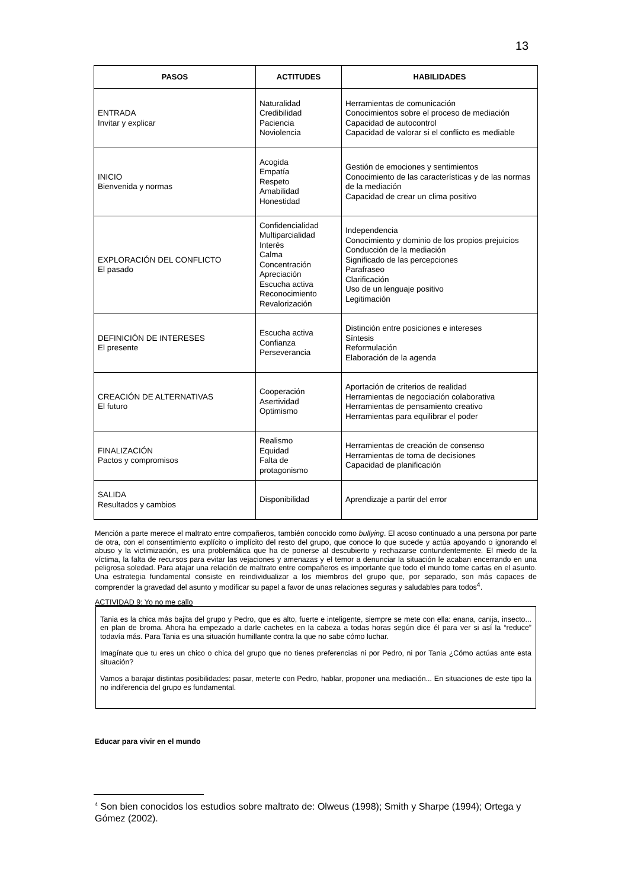13
| PASOS | ACTITUDES | HABILIDADES |
| --- | --- | --- |
| ENTRADA Invitar y explicar | Naturalidad Credibilidad Paciencia Noviolencia | Herramientas de comunicación Conocimientos sobre el proceso de mediación Capacidad de autocontrol Capacidad de valorar si el conflicto es mediable |
| INICIO Bienvenida y normas | Acogida Empatía Respeto Amabilidad Honestidad | Gestión de emociones y sentimientos Conocimiento de las características y de las normas de la mediación Capacidad de crear un clima positivo |
| EXPLORACIÓN DEL CONFLICTO El pasado | Confidencialidad Multiparcialidad Interés Calma Concentración Apreciación Escucha activa Reconocimiento Revalorización | Independencia Conocimiento y dominio de los propios prejuicios Conducción de la mediación Significado de las percepciones Parafraseo Clarificación Uso de un lenguaje positivo Legitimación |
| DEFINICIÓN DE INTERESES El presente | Escucha activa Confianza Perseverancia | Distinción entre posiciones e intereses Síntesis Reformulación Elaboración de la agenda |
| CREACIÓN DE ALTERNATIVAS El futuro | Cooperación Asertividad Optimismo | Aportación de criterios de realidad Herramientas de negociación colaborativa Herramientas de pensamiento creativo Herramientas para equilibrar el poder |
| FINALIZACIÓN Pactos y compromisos | Realismo Equidad Falta de protagonismo | Herramientas de creación de consenso Herramientas de toma de decisiones Capacidad de planificación |
| SALIDA Resultados y cambios | Disponibilidad | Aprendizaje a partir del error |
Mención a parte merece el maltrato entre compañeros, también conocido como bullying. El acoso continuado a una persona por parte de otra, con el consentimiento explícito o implícito del resto del grupo, que conoce lo que sucede y actúa apoyando o ignorando el abuso y la victimización, es una problemática que ha de ponerse al descubierto y rechazarse contundentemente. El miedo de la víctima, la falta de recursos para evitar las vejaciones y amenazas y el temor a denunciar la situación le acaban encerrando en una peligrosa soledad. Para atajar una relación de maltrato entre compañeros es importante que todo el mundo tome cartas en el asunto. Una estrategia fundamental consiste en reindividualizar a los miembros del grupo que, por separado, son más capaces de comprender la gravedad del asunto y modificar su papel a favor de unas relaciones seguras y saludables para todos<sup>4</sup>.
ACTIVIDAD 9: Yo no me callo
Tania es la chica más bajita del grupo y Pedro, que es alto, fuerte e inteligente, siempre se mete con ella: enana, canija, insecto... en plan de broma. Ahora ha empezado a darle cachetes en la cabeza a todas horas según dice él para ver si así la “reduce” todavía más. Para Tania es una situación humillante contra la que no sabe cómo luchar.
Imagínate que tu eres un chico o chica del grupo que no tienes preferencias ni por Pedro, ni por Tania ¿Cómo actúas ante esta situación?
Vamos a barajar distintas posibilidades: pasar, meterte con Pedro, hablar, proponer una mediación... En situaciones de este tipo la no indiferencia del grupo es fundamental.
Educar para vivir en el mundo
<sup>4</sup> Son bien conocidos los estudios sobre maltrato de: Olweus (1998); Smith y Sharpe (1994); Ortega y Gómez (2002).